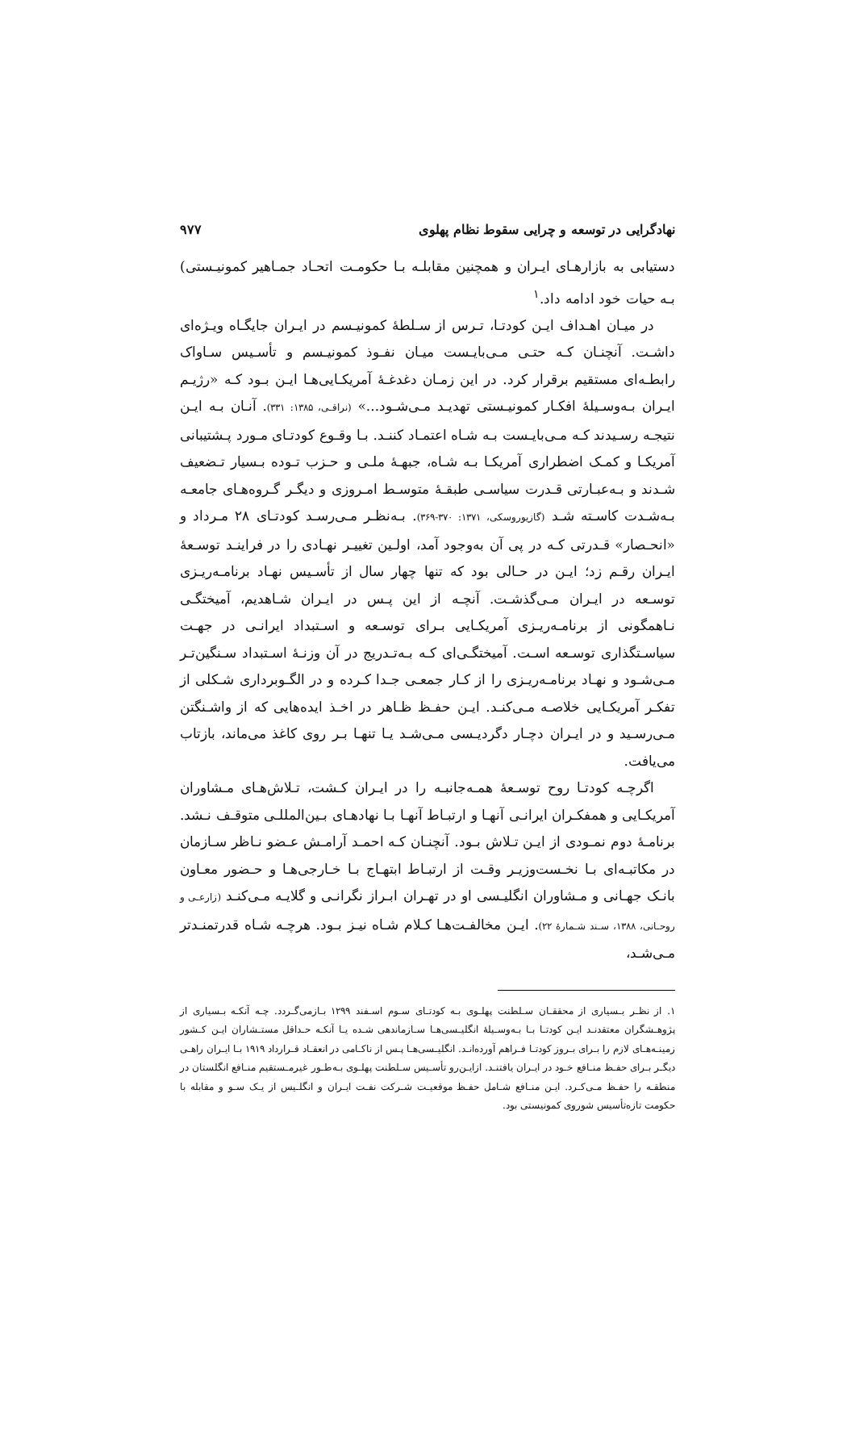نهادگرایی در توسعه و چرایی سقوط نظام پهلوی ۹۷۷
دستیابی به بازارهـای ایـران و همچنین مقابلـه بـا حکومـت اتحـاد جمـاهیر کمونیـستی) بـه حیات خود ادامه داد.<sup>۱</sup>
در میـان اهـداف ایـن کودتـا، تـرس از سـلطهٔ کمونیـسم در ایـران جایگـاه ویـژه‌ای داشـت. آنچنـان کـه حتـی مـی‌بایـست میـان نفـوذ کمونیـسم و تأسـیس سـاواک رابطـه‌ای مستقیم برقرار کرد. در این زمـان دغدغـهٔ آمریکـایی‌هـا ایـن بـود کـه «رژیـم ایـران بـه‌وسـیلهٔ افکـار کمونیـستی تهدیـد مـی‌شـود...» (نراقـی، ۱۳۸۵: ۳۳۱). آنـان بـه ایـن نتیجـه رسـیدند کـه مـی‌بایـست بـه شـاه اعتمـاد کننـد. بـا وقـوع کودتـای مـورد پـشتیبانی آمریکـا و کمـک اضطراری آمریکـا بـه شـاه، جبهـهٔ ملـی و حـزب تـوده بـسیار تـضعیف شـدند و بـه‌عبـارتی قـدرت سیاسـی طبقـهٔ متوسـط امـروزی و دیگـر گـروه‌هـای جامعـه بـه‌شـدت کاسـته شـد (گازیوروسکی، ۱۳۷۱: ۳۷۰-۳۶۹). بـه‌نظـر مـی‌رسـد کودتـای ۲۸ مـرداد و «انحـصار» قـدرتی کـه در پی آن به‌وجود آمد، اولـین تغییـر نهـادی را در فراینـد توسـعهٔ ایـران رقـم زد؛ ایـن در حـالی بود که تنها چهار سال از تأسـیس نهـاد برنامـه‌ریـزی توسـعه در ایـران مـی‌گذشـت. آنچـه از این پـس در ایـران شـاهدیم، آمیختگـی نـاهمگونی از برنامـه‌ریـزی آمریکـایی بـرای توسـعه و اسـتبداد ایرانـی در جهـت سیاسـتگذاری توسـعه اسـت. آمیختگـی‌ای کـه بـه‌تـدریج در آن وزنـهٔ اسـتبداد سـنگین‌تـر مـی‌شـود و نهـاد برنامـه‌ریـزی را از کـار جمعـی جـدا کـرده و در الگـوبرداری شـکلی از تفکـر آمریکـایی خلاصـه مـی‌کنـد. ایـن حفـظ ظـاهر در اخـذ ایده‌هایی که از واشـنگتن مـی‌رسـید و در ایـران دچـار دگردیـسی مـی‌شـد یـا تنهـا بـر روی کاغذ می‌ماند، بازتاب می‌یافت.
اگرچـه کودتـا روح توسـعهٔ همـه‌جانبـه را در ایـران کـشت، تـلاش‌هـای مـشاوران آمریکـایی و همفکـران ایرانـی آنهـا و ارتبـاط آنهـا بـا نهادهـای بـین‌المللـی متوقـف نـشد. برنامـهٔ دوم نمـودی از ایـن تـلاش بـود. آنچنـان کـه احمـد آرامـش عـضو نـاظر سـازمان در مکاتبـه‌ای بـا نخـست‌وزیـر وقـت از ارتبـاط ابتهـاج بـا خـارجی‌هـا و حـضور معـاون بانـک جهـانی و مـشاوران انگلیـسی او در تهـران ابـراز نگرانـی و گلایـه مـی‌کنـد (زارعـی و روحـانی، ۱۳۸۸، سـند شـمارهٔ ۲۲). ایـن مخالفـت‌هـا کـلام شـاه نیـز بـود. هرچـه شـاه قدرتمنـدتر مـی‌شـد،
۱. از نظـر بـسیاری از محققـان سـلطنت پهلـوی بـه کودتـای سـوم اسـفند ۱۲۹۹ بـازمی‌گـردد. چـه آنکـه بـسیاری از پژوهـشگران معتقدنـد ایـن کودتـا بـا بـه‌وسـیلهٔ انگلیـسی‌هـا سـازماندهی شـده یـا آنکـه حـداقل مستـشاران ایـن کـشور زمینـه‌هـای لازم را بـرای بـروز کودتـا فـراهم آورده‌انـد. انگلیـسی‌هـا پـس از ناکـامی در انعقـاد قـرارداد ۱۹۱۹ بـا ایـران راهـی دیگـر بـرای حفـظ منـافع خـود در ایـران یافتنـد. ازایـن‌رو تأسـیس سـلطنت پهلـوی بـه‌طـور غیرمـستقیم منـافع انگلستان در منطقـه را حفـظ مـی‌کـرد. ایـن منـافع شـامل حفـظ موقعیـت شـرکت نفـت ایـران و انگلـیس از یـک سـو و مقابله با حکومت تازه‌تأسیس شوروی کمونیستی بود.